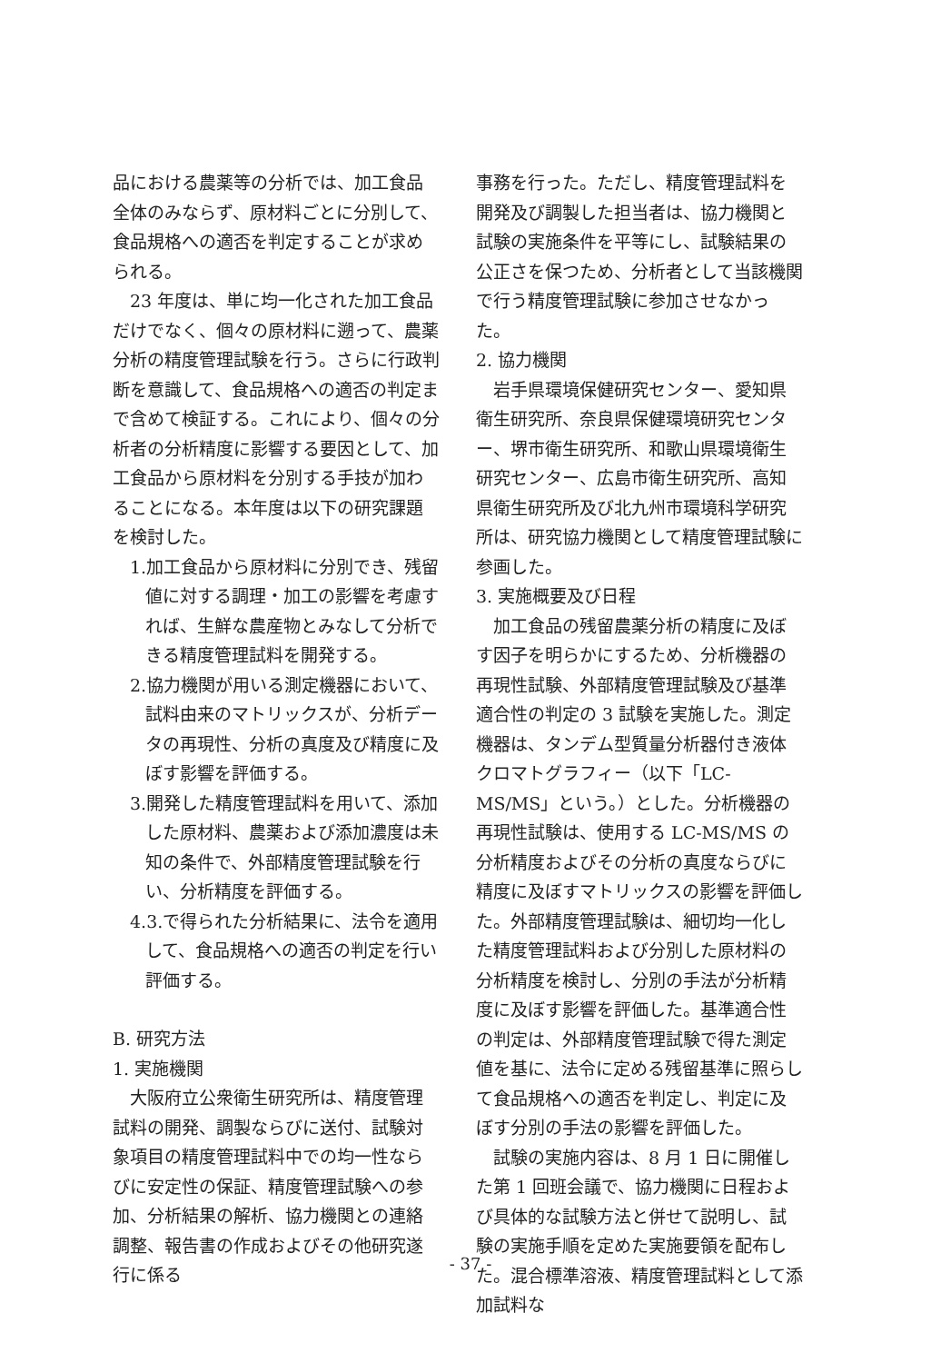品における農薬等の分析では、加工食品全体のみならず、原材料ごとに分別して、食品規格への適否を判定することが求められる。
23 年度は、単に均一化された加工食品だけでなく、個々の原材料に遡って、農薬分析の精度管理試験を行う。さらに行政判断を意識して、食品規格への適否の判定まで含めて検証する。これにより、個々の分析者の分析精度に影響する要因として、加工食品から原材料を分別する手技が加わることになる。本年度は以下の研究課題を検討した。
1.加工食品から原材料に分別でき、残留値に対する調理・加工の影響を考慮すれば、生鮮な農産物とみなして分析できる精度管理試料を開発する。
2.協力機関が用いる測定機器において、試料由来のマトリックスが、分析データの再現性、分析の真度及び精度に及ぼす影響を評価する。
3.開発した精度管理試料を用いて、添加した原材料、農薬および添加濃度は未知の条件で、外部精度管理試験を行い、分析精度を評価する。
4.3.で得られた分析結果に、法令を適用して、食品規格への適否の判定を行い評価する。
B. 研究方法
1. 実施機関
大阪府立公衆衛生研究所は、精度管理試料の開発、調製ならびに送付、試験対象項目の精度管理試料中での均一性ならびに安定性の保証、精度管理試験への参加、分析結果の解析、協力機関との連絡調整、報告書の作成およびその他研究遂行に係る
事務を行った。ただし、精度管理試料を開発及び調製した担当者は、協力機関と試験の実施条件を平等にし、試験結果の公正さを保つため、分析者として当該機関で行う精度管理試験に参加させなかった。
2. 協力機関
岩手県環境保健研究センター、愛知県衛生研究所、奈良県保健環境研究センター、堺市衛生研究所、和歌山県環境衛生研究センター、広島市衛生研究所、高知県衛生研究所及び北九州市環境科学研究所は、研究協力機関として精度管理試験に参画した。
3. 実施概要及び日程
加工食品の残留農薬分析の精度に及ぼす因子を明らかにするため、分析機器の再現性試験、外部精度管理試験及び基準適合性の判定の 3 試験を実施した。測定機器は、タンデム型質量分析器付き液体クロマトグラフィー（以下「LC-MS/MS」という。）とした。分析機器の再現性試験は、使用する LC-MS/MS の分析精度およびその分析の真度ならびに精度に及ぼすマトリックスの影響を評価した。外部精度管理試験は、細切均一化した精度管理試料および分別した原材料の分析精度を検討し、分別の手法が分析精度に及ぼす影響を評価した。基準適合性の判定は、外部精度管理試験で得た測定値を基に、法令に定める残留基準に照らして食品規格への適否を判定し、判定に及ぼす分別の手法の影響を評価した。
試験の実施内容は、8 月 1 日に開催した第 1 回班会議で、協力機関に日程および具体的な試験方法と併せて説明し、試験の実施手順を定めた実施要領を配布した。混合標準溶液、精度管理試料として添加試料な
- 37 -